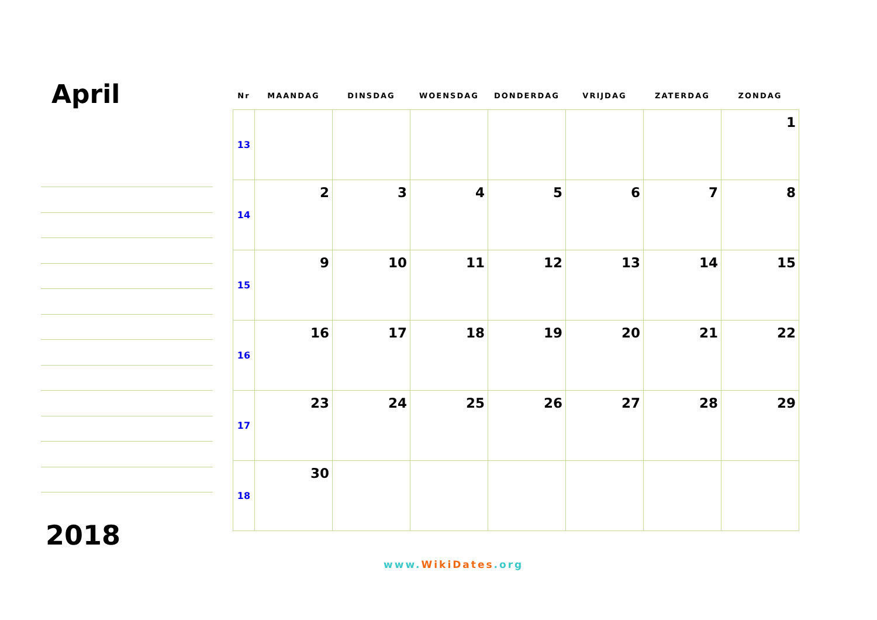April
2018
| Nr | MAANDAG | DINSDAG | WOENSDAG | DONDERDAG | VRIJDAG | ZATERDAG | ZONDAG |
| --- | --- | --- | --- | --- | --- | --- | --- |
| 13 | | | | | | | 1 |
| 14 | 2 | 3 | 4 | 5 | 6 | 7 | 8 |
| 15 | 9 | 10 | 11 | 12 | 13 | 14 | 15 |
| 16 | 16 | 17 | 18 | 19 | 20 | 21 | 22 |
| 17 | 23 | 24 | 25 | 26 | 27 | 28 | 29 |
| 18 | 30 | | | | | | |
www.WikiDates.org